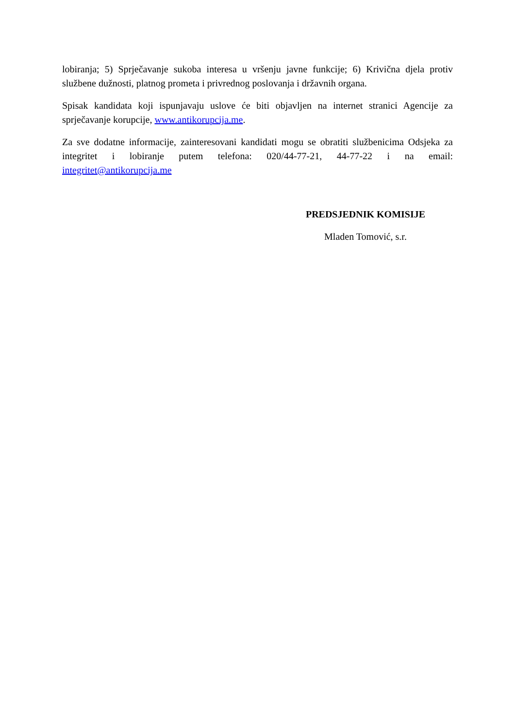lobiranja; 5) Sprječavanje sukoba interesa u vršenju javne funkcije; 6) Krivična djela protiv službene dužnosti, platnog prometa i privrednog poslovanja i državnih organa.
Spisak kandidata koji ispunjavaju uslove će biti objavljen na internet stranici Agencije za sprječavanje korupcije, www.antikorupcija.me.
Za sve dodatne informacije, zainteresovani kandidati mogu se obratiti službenicima Odsjeka za integritet i lobiranje putem telefona: 020/44-77-21, 44-77-22 i na email: integritet@antikorupcija.me
PREDSJEDNIK KOMISIJE
Mladen Tomović, s.r.